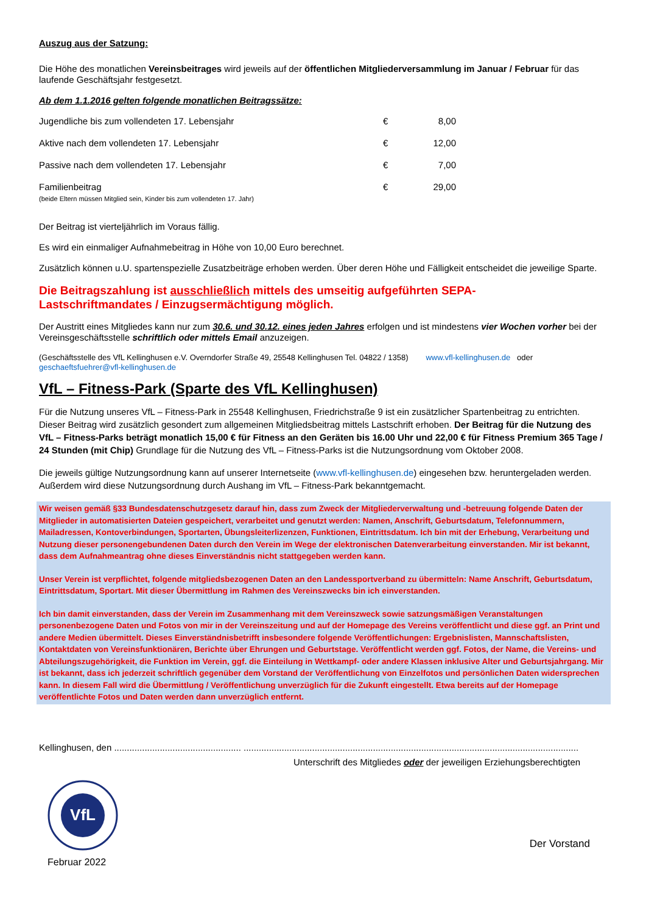Auszug aus der Satzung:
Die Höhe des monatlichen Vereinsbeitrages wird jeweils auf der öffentlichen Mitgliederversammlung im Januar / Februar für das laufende Geschäftsjahr festgesetzt.
Ab dem 1.1.2016 gelten folgende monatlichen Beitragssätze:
| Jugendliche bis zum vollendeten 17. Lebensjahr | € | 8,00 |
| Aktive nach dem vollendeten 17. Lebensjahr | € | 12,00 |
| Passive nach dem vollendeten 17. Lebensjahr | € | 7,00 |
| Familienbeitrag (beide Eltern müssen Mitglied sein, Kinder bis zum vollendeten 17. Jahr) | € | 29,00 |
Der Beitrag ist vierteljährlich im Voraus fällig.
Es wird ein einmaliger Aufnahmebeitrag in Höhe von 10,00 Euro berechnet.
Zusätzlich können u.U. spartenspezielle Zusatzbeiträge erhoben werden. Über deren Höhe und Fälligkeit entscheidet die jeweilige Sparte.
Die Beitragszahlung ist ausschließlich mittels des umseitig aufgeführten SEPA-
Lastschriftmandates / Einzugsermächtigung möglich.
Der Austritt eines Mitgliedes kann nur zum 30.6. und 30.12. eines jeden Jahres erfolgen und ist mindestens vier Wochen vorher bei der Vereinsgeschäftsstelle schriftlich oder mittels Email anzuzeigen.
(Geschäftsstelle des VfL Kellinghusen e.V. Overndorfer Straße 49, 25548 Kellinghusen Tel. 04822 / 1358) www.vfl-kellinghusen.de oder geschaeftsfuehrer@vfl-kellinghusen.de
VfL – Fitness-Park (Sparte des VfL Kellinghusen)
Für die Nutzung unseres VfL – Fitness-Park in 25548 Kellinghusen, Friedrichstraße 9 ist ein zusätzlicher Spartenbeitrag zu entrichten. Dieser Beitrag wird zusätzlich gesondert zum allgemeinen Mitgliedsbeitrag mittels Lastschrift erhoben. Der Beitrag für die Nutzung des VfL – Fitness-Parks beträgt monatlich 15,00 € für Fitness an den Geräten bis 16.00 Uhr und 22,00 € für Fitness Premium 365 Tage / 24 Stunden (mit Chip) Grundlage für die Nutzung des VfL – Fitness-Parks ist die Nutzungsordnung vom Oktober 2008.
Die jeweils gültige Nutzungsordnung kann auf unserer Internetseite (www.vfl-kellinghusen.de) eingesehen bzw. heruntergeladen werden. Außerdem wird diese Nutzungsordnung durch Aushang im VfL – Fitness-Park bekanntgemacht.
Wir weisen gemäß §33 Bundesdatenschutzgesetz darauf hin, dass zum Zweck der Mitgliederverwaltung und -betreuung folgende Daten der Mitglieder in automatisierten Dateien gespeichert, verarbeitet und genutzt werden: Namen, Anschrift, Geburtsdatum, Telefonnummern, Mailadressen, Kontoverbindungen, Sportarten, Übungsleiterlizenzen, Funktionen, Eintrittsdatum. Ich bin mit der Erhebung, Verarbeitung und Nutzung dieser personengebundenen Daten durch den Verein im Wege der elektronischen Datenverarbeitung einverstanden. Mir ist bekannt, dass dem Aufnahmeantrag ohne dieses Einverständnis nicht stattgegeben werden kann.
Unser Verein ist verpflichtet, folgende mitgliedsbezogenen Daten an den Landessportverband zu übermitteln: Name Anschrift, Geburtsdatum, Eintrittsdatum, Sportart. Mit dieser Übermittlung im Rahmen des Vereinszwecks bin ich einverstanden.
Ich bin damit einverstanden, dass der Verein im Zusammenhang mit dem Vereinszweck sowie satzungsmäßigen Veranstaltungen personenbezogene Daten und Fotos von mir in der Vereinszeitung und auf der Homepage des Vereins veröffentlicht und diese ggf. an Print und andere Medien übermittelt. Dieses Einverständnisbetrifft insbesondere folgende Veröffentlichungen: Ergebnislisten, Mannschaftslisten, Kontaktdaten von Vereinsfunktionären, Berichte über Ehrungen und Geburtstage. Veröffentlicht werden ggf. Fotos, der Name, die Vereins- und Abteilungszugehörigkeit, die Funktion im Verein, ggf. die Einteilung in Wettkampf- oder andere Klassen inklusive Alter und Geburtsjahrgang. Mir ist bekannt, dass ich jederzeit schriftlich gegenüber dem Vorstand der Veröffentlichung von Einzelfotos und persönlichen Daten widersprechen kann. In diesem Fall wird die Übermittlung / Veröffentlichung unverzüglich für die Zukunft eingestellt. Etwa bereits auf der Homepage veröffentlichte Fotos und Daten werden dann unverzüglich entfernt.
Kellinghusen, den .................................................. ....................................................................................................................................
Unterschrift des Mitgliedes oder der jeweiligen Erziehungsberechtigten
VfL
Februar 2022
Der Vorstand